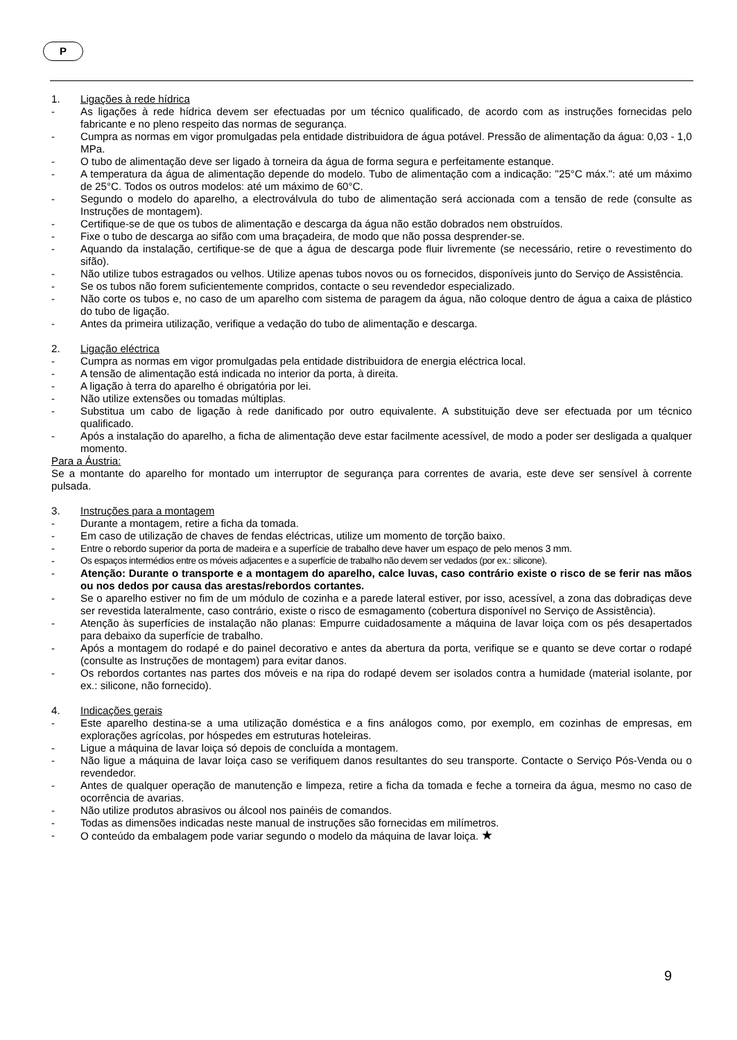P
1. Ligações à rede hídrica
- As ligações à rede hídrica devem ser efectuadas por um técnico qualificado, de acordo com as instruções fornecidas pelo fabricante e no pleno respeito das normas de segurança.
- Cumpra as normas em vigor promulgadas pela entidade distribuidora de água potável. Pressão de alimentação da água: 0,03 - 1,0 MPa.
- O tubo de alimentação deve ser ligado à torneira da água de forma segura e perfeitamente estanque.
- A temperatura da água de alimentação depende do modelo. Tubo de alimentação com a indicação: "25°C máx.": até um máximo de 25°C. Todos os outros modelos: até um máximo de 60°C.
- Segundo o modelo do aparelho, a electroválvula do tubo de alimentação será accionada com a tensão de rede (consulte as Instruções de montagem).
- Certifique-se de que os tubos de alimentação e descarga da água não estão dobrados nem obstruídos.
- Fixe o tubo de descarga ao sifão com uma braçadeira, de modo que não possa desprender-se.
- Aquando da instalação, certifique-se de que a água de descarga pode fluir livremente (se necessário, retire o revestimento do sifão).
- Não utilize tubos estragados ou velhos. Utilize apenas tubos novos ou os fornecidos, disponíveis junto do Serviço de Assistência.
- Se os tubos não forem suficientemente compridos, contacte o seu revendedor especializado.
- Não corte os tubos e, no caso de um aparelho com sistema de paragem da água, não coloque dentro de água a caixa de plástico do tubo de ligação.
- Antes da primeira utilização, verifique a vedação do tubo de alimentação e descarga.
2. Ligação eléctrica
- Cumpra as normas em vigor promulgadas pela entidade distribuidora de energia eléctrica local.
- A tensão de alimentação está indicada no interior da porta, à direita.
- A ligação à terra do aparelho é obrigatória por lei.
- Não utilize extensões ou tomadas múltiplas.
- Substitua um cabo de ligação à rede danificado por outro equivalente. A substituição deve ser efectuada por um técnico qualificado.
- Após a instalação do aparelho, a ficha de alimentação deve estar facilmente acessível, de modo a poder ser desligada a qualquer momento.
Para a Áustria:
Se a montante do aparelho for montado um interruptor de segurança para correntes de avaria, este deve ser sensível à corrente pulsada.
3. Instruções para a montagem
- Durante a montagem, retire a ficha da tomada.
- Em caso de utilização de chaves de fendas eléctricas, utilize um momento de torção baixo.
- Entre o rebordo superior da porta de madeira e a superfície de trabalho deve haver um espaço de pelo menos 3 mm.
- Os espaços intermédios entre os móveis adjacentes e a superfície de trabalho não devem ser vedados (por ex.: silicone).
- Atenção: Durante o transporte e a montagem do aparelho, calce luvas, caso contrário existe o risco de se ferir nas mãos ou nos dedos por causa das arestas/rebordos cortantes.
- Se o aparelho estiver no fim de um módulo de cozinha e a parede lateral estiver, por isso, acessível, a zona das dobradiças deve ser revestida lateralmente, caso contrário, existe o risco de esmagamento (cobertura disponível no Serviço de Assistência).
- Atenção às superfícies de instalação não planas: Empurre cuidadosamente a máquina de lavar loiça com os pés desapertados para debaixo da superfície de trabalho.
- Após a montagem do rodapé e do painel decorativo e antes da abertura da porta, verifique se e quanto se deve cortar o rodapé (consulte as Instruções de montagem) para evitar danos.
- Os rebordos cortantes nas partes dos móveis e na ripa do rodapé devem ser isolados contra a humidade (material isolante, por ex.: silicone, não fornecido).
4. Indicações gerais
- Este aparelho destina-se a uma utilização doméstica e a fins análogos como, por exemplo, em cozinhas de empresas, em explorações agrícolas, por hóspedes em estruturas hoteleiras.
- Ligue a máquina de lavar loiça só depois de concluída a montagem.
- Não ligue a máquina de lavar loiça caso se verifiquem danos resultantes do seu transporte. Contacte o Serviço Pós-Venda ou o revendedor.
- Antes de qualquer operação de manutenção e limpeza, retire a ficha da tomada e feche a torneira da água, mesmo no caso de ocorrência de avarias.
- Não utilize produtos abrasivos ou álcool nos painéis de comandos.
- Todas as dimensões indicadas neste manual de instruções são fornecidas em milímetros.
- O conteúdo da embalagem pode variar segundo o modelo da máquina de lavar loiça. ★
9